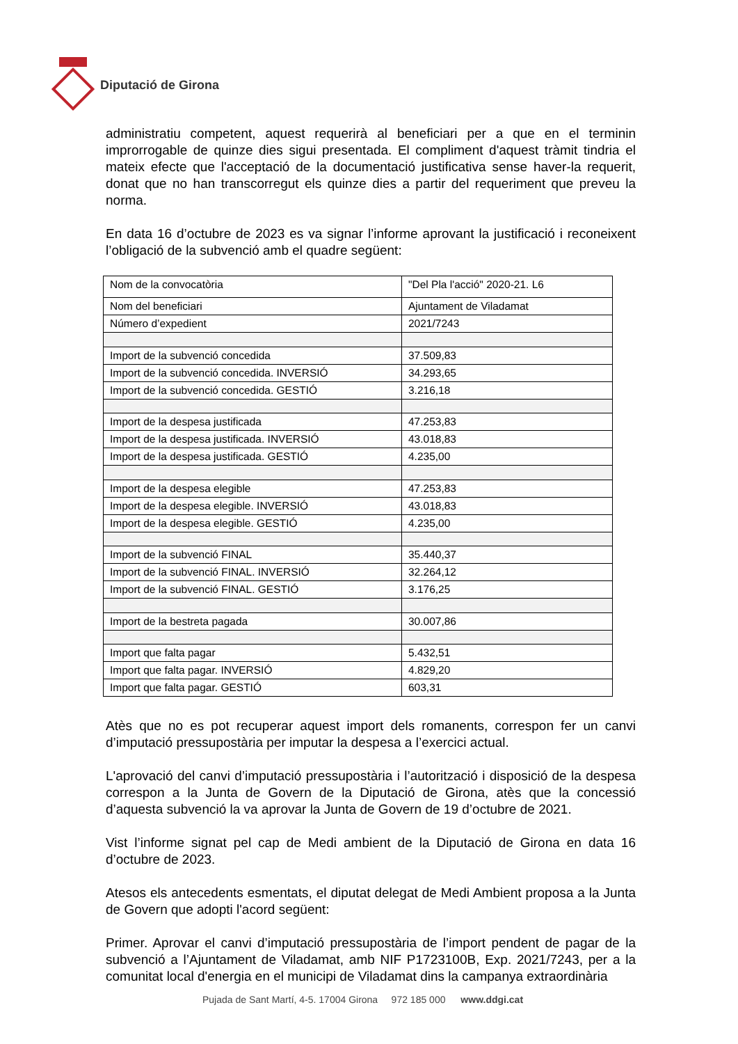Diputació de Girona
administratiu competent, aquest requerirà al beneficiari per a que en el terminin improrrogable de quinze dies sigui presentada. El compliment d'aquest tràmit tindria el mateix efecte que l'acceptació de la documentació justificativa sense haver-la requerit, donat que no han transcorregut els quinze dies a partir del requeriment que preveu la norma.
En data 16 d’octubre de 2023 es va signar l’informe aprovant la justificació i reconeixent l’obligació de la subvenció amb el quadre següent:
| Nom de la convocatòria | "Del Pla l'acció" 2020-21. L6 |
| Nom del beneficiari | Ajuntament de Viladamat |
| Número d’expedient | 2021/7243 |
| Import de la subvenció concedida | 37.509,83 |
| Import de la subvenció concedida. INVERSIÓ | 34.293,65 |
| Import de la subvenció concedida. GESTIÓ | 3.216,18 |
| Import de la despesa justificada | 47.253,83 |
| Import de la despesa justificada. INVERSIÓ | 43.018,83 |
| Import de la despesa justificada. GESTIÓ | 4.235,00 |
| Import de la despesa elegible | 47.253,83 |
| Import de la despesa elegible. INVERSIÓ | 43.018,83 |
| Import de la despesa elegible. GESTIÓ | 4.235,00 |
| Import de la subvenció FINAL | 35.440,37 |
| Import de la subvenció FINAL. INVERSIÓ | 32.264,12 |
| Import de la subvenció FINAL. GESTIÓ | 3.176,25 |
| Import de la bestreta pagada | 30.007,86 |
| Import que falta pagar | 5.432,51 |
| Import que falta pagar. INVERSIÓ | 4.829,20 |
| Import que falta pagar. GESTIÓ | 603,31 |
Atès que no es pot recuperar aquest import dels romanents, correspon fer un canvi d’imputació pressupostària per imputar la despesa a l’exercici actual.
L'aprovació del canvi d’imputació pressupostària i l’autorització i disposició de la despesa correspon a la Junta de Govern de la Diputació de Girona, atès que la concessió d’aquesta subvenció la va aprovar la Junta de Govern de 19 d’octubre de 2021.
Vist l’informe signat pel cap de Medi ambient de la Diputació de Girona en data 16 d’octubre de 2023.
Atesos els antecedents esmentats, el diputat delegat de Medi Ambient proposa a la Junta de Govern que adopti l'acord següent:
Primer. Aprovar el canvi d’imputació pressupostària de l’import pendent de pagar de la subvenció a l’Ajuntament de Viladamat, amb NIF P1723100B, Exp. 2021/7243, per a la comunitat local d'energia en el municipi de Viladamat dins la campanya extraordinària
Pujada de Sant Martí, 4-5. 17004 Girona 972 185 000 www.ddgi.cat